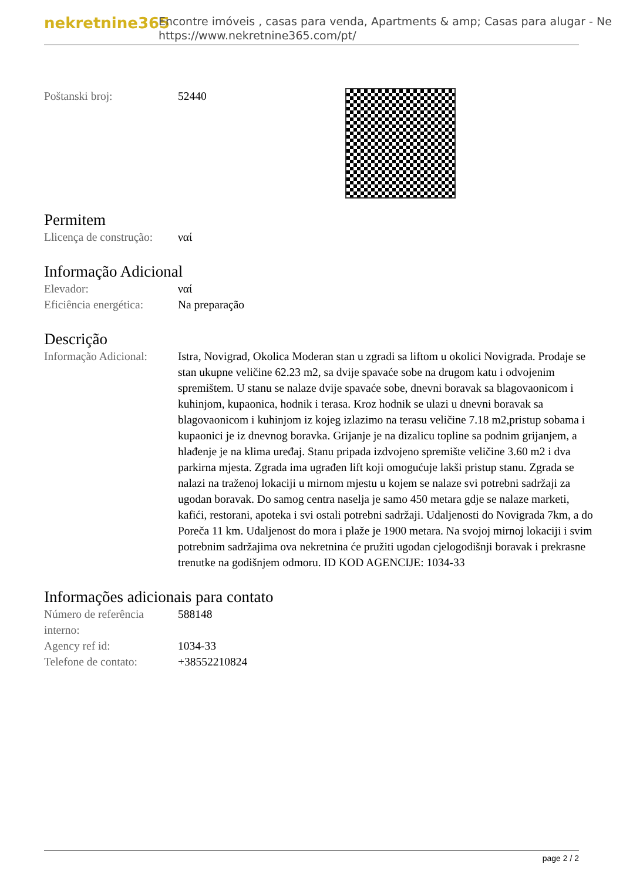nekretnine365
Encontre imóveis , casas para venda, Apartments & amp; Casas para alugar - Ne
https://www.nekretnine365.com/pt/
| Poštanski broj: | 52440 |
Permitem
| Llicença de construção: | ναί |
Informação Adicional
| Elevador: | ναί |
| Eficiência energética: | Na preparação |
Descrição
| Informação Adicional: | Istra, Novigrad, Okolica Moderan stan u zgradi sa liftom u okolici Novigrada. Prodaje se stan ukupne veličine 62.23 m2, sa dvije spavaće sobe na drugom katu i odvojenim spremištem. U stanu se nalaze dvije spavaće sobe, dnevni boravak sa blagovaonicom i kuhinjom, kupaonica, hodnik i terasa. Kroz hodnik se ulazi u dnevni boravak sa blagovaonicom i kuhinjom iz kojeg izlazimo na terasu veličine 7.18 m2,pristup sobama i kupaonici je iz dnevnog boravka. Grijanje je na dizalicu topline sa podnim grijanjem, a hlađenje je na klima uređaj. Stanu pripada izdvojeno spremište veličine 3.60 m2 i dva parkirna mjesta. Zgrada ima ugrađen lift koji omogućuje lakši pristup stanu. Zgrada se nalazi na traženoj lokaciji u mirnom mjestu u kojem se nalaze svi potrebni sadržaji za ugodan boravak. Do samog centra naselja je samo 450 metara gdje se nalaze marketi, kafići, restorani, apoteka i svi ostali potrebni sadržaji. Udaljenosti do Novigrada 7km, a do Poreča 11 km. Udaljenost do mora i plaže je 1900 metara. Na svojoj mirnoj lokaciji i svim potrebnim sadržajima ova nekretnina će pružiti ugodan cjelogodišnji boravak i prekrasne trenutke na godišnjem odmoru. ID KOD AGENCIJE: 1034-33 |
Informações adicionais para contato
| Número de referência interno: | 588148 |
| Agency ref id: | 1034-33 |
| Telefone de contato: | +38552210824 |
page 2 / 2